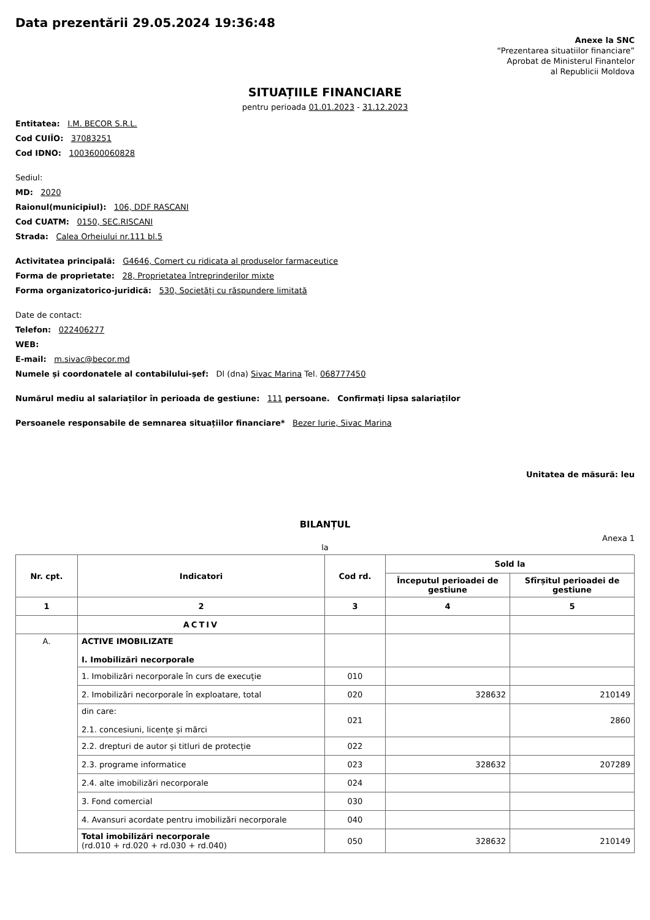Data prezentării 29.05.2024 19:36:48
Anexe la SNC
“Prezentarea situatiilor financiare”
Aprobat de Ministerul Finantelor
al Republicii Moldova
SITUAȚIILE FINANCIARE
pentru perioada 01.01.2023 - 31.12.2023
Entitatea: I.M. BECOR S.R.L.
Cod CUIÎO: 37083251
Cod IDNO: 1003600060828
Sediul:
MD: 2020
Raionul(municipiul): 106, DDF RASCANI
Cod CUATM: 0150, SEC.RISCANI
Strada: Calea Orheiului nr.111 bl.5
Activitatea principală: G4646, Comert cu ridicata al produselor farmaceutice
Forma de proprietate: 28, Proprietatea întreprinderilor mixte
Forma organizatorico-juridică: 530, Societăți cu răspundere limitată
Date de contact:
Telefon: 022406277
WEB:
E-mail: m.sivac@becor.md
Numele și coordonatele al contabilului-șef: Dl (dna) Sivac Marina Tel. 068777450
Numărul mediu al salariaților în perioada de gestiune: 111 persoane. Confirmați lipsa salariaților
Persoanele responsabile de semnarea situațiilor financiare* Bezer Iurie, Sivac Marina
Unitatea de măsură: leu
BILANȚUL
Anexa 1
la
| Nr. cpt. | Indicatori | Cod rd. | Sold la | |
| --- | --- | --- | --- | --- |
| | | | Începutul perioadei de gestiune | Sfîrșitul perioadei de gestiune |
| 1 | 2 | 3 | 4 | 5 |
| | ACTIV | | | |
| A. | ACTIVE IMOBILIZATE I. Imobilizări necorporale | | | |
| | 1. Imobilizări necorporale în curs de execuție | 010 | | |
| | 2. Imobilizări necorporale în exploatare, total | 020 | 328632 | 210149 |
| | din care: 2.1. concesiuni, licențe și mărci | 021 | | 2860 |
| | 2.2. drepturi de autor și titluri de protecție | 022 | | |
| | 2.3. programe informatice | 023 | 328632 | 207289 |
| | 2.4. alte imobilizări necorporale | 024 | | |
| | 3. Fond comercial | 030 | | |
| | 4. Avansuri acordate pentru imobilizări necorporale | 040 | | |
| | Total imobilizări necorporale (rd.010 + rd.020 + rd.030 + rd.040) | 050 | 328632 | 210149 |